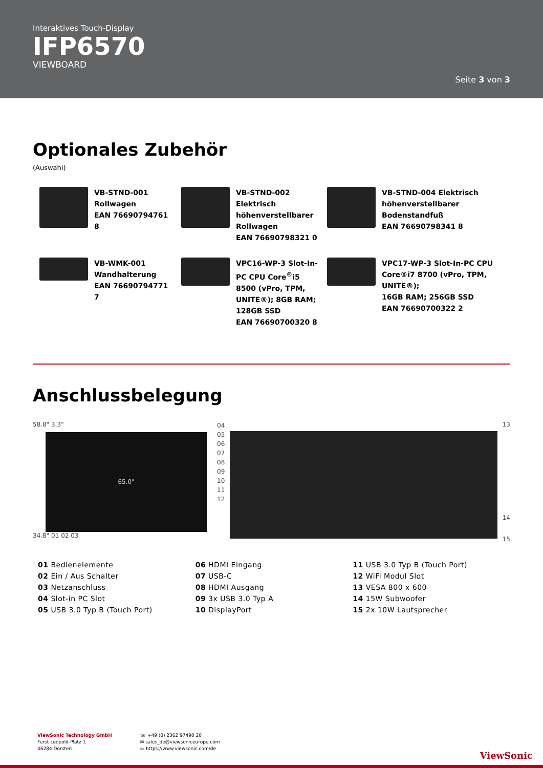Interaktives Touch-Display
IFP6570
VIEWBOARD
Seite 3 von 3
Optionales Zubehör
(Auswahl)
VB-STND-001
Rollwagen
EAN 76690794761 8
VB-STND-002
Elektrisch
höhenverstellbarer
Rollwagen
EAN 76690798321 0
VB-STND-004 Elektrisch
höhenverstellbarer
Bodenstandfuß
EAN 76690798341 8
VB-WMK-001
Wandhalterung
EAN 76690794771 7
VPC16-WP-3 Slot-In-PC CPU Core<sup>®</sup>i5 8500 (vPro, TPM, UNITE®); 8GB RAM; 128GB SSD
EAN 76690700320 8
VPC17-WP-3 Slot-In-PC CPU Core®i7 8700 (vPro, TPM, UNITE®);
16GB RAM; 256GB SSD
EAN 76690700322 2
Anschlussbelegung
58.8" 3.3"
65.0"
34.8" 01 02 03
04
05
06
07
08
09
10
11
12
13
14
15
01 Bedienelemente
02 Ein / Aus Schalter
03 Netzanschluss
04 Slot-in PC Slot
05 USB 3.0 Typ B (Touch Port)
06 HDMI Eingang
07 USB-C
08 HDMI Ausgang
09 3x USB 3.0 Typ A
10 DisplayPort
11 USB 3.0 Typ B (Touch Port)
12 WiFi Modul Slot
13 VESA 800 x 600
14 15W Subwoofer
15 2x 10W Lautsprecher
ViewSonic Technology GmbH
Fürst-Leopold-Platz 1
46284 Dorsten
☏ +49 (0) 2362 97490 20
✉ sales_de@viewsoniceurope.com
▭ https://www.viewsonic.com/de
ViewSonic